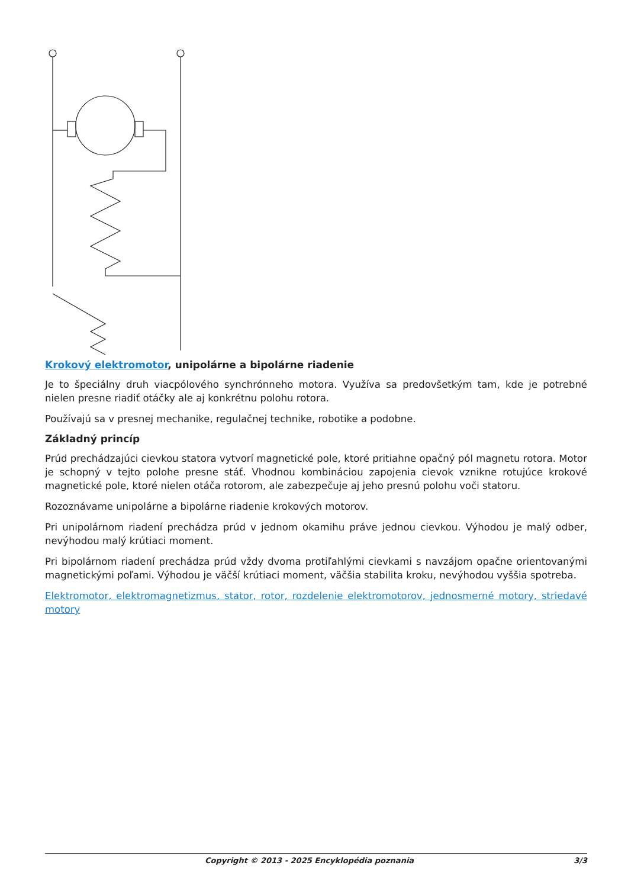Krokový elektromotor, unipolárne a bipolárne riadenie
Je to špeciálny druh viacpólového synchrónneho motora. Využíva sa predovšetkým tam, kde je potrebné nielen presne riadiť otáčky ale aj konkrétnu polohu rotora.
Používajú sa v presnej mechanike, regulačnej technike, robotike a podobne.
Základný princíp
Prúd prechádzajúci cievkou statora vytvorí magnetické pole, ktoré pritiahne opačný pól magnetu rotora. Motor je schopný v tejto polohe presne stáť. Vhodnou kombináciou zapojenia cievok vznikne rotujúce krokové magnetické pole, ktoré nielen otáča rotorom, ale zabezpečuje aj jeho presnú polohu voči statoru.
Rozoznávame unipolárne a bipolárne riadenie krokových motorov.
Pri unipolárnom riadení prechádza prúd v jednom okamihu práve jednou cievkou. Výhodou je malý odber, nevýhodou malý krútiaci moment.
Pri bipolárnom riadení prechádza prúd vždy dvoma protiľahlými cievkami s navzájom opačne orientovanými magnetickými poľami. Výhodou je väčší krútiaci moment, väčšia stabilita kroku, nevýhodou vyššia spotreba.
Elektromotor, elektromagnetizmus, stator, rotor, rozdelenie elektromotorov, jednosmerné motory, striedavé motory
Copyright © 2013 - 2025 Encyklopédia poznania 3/3